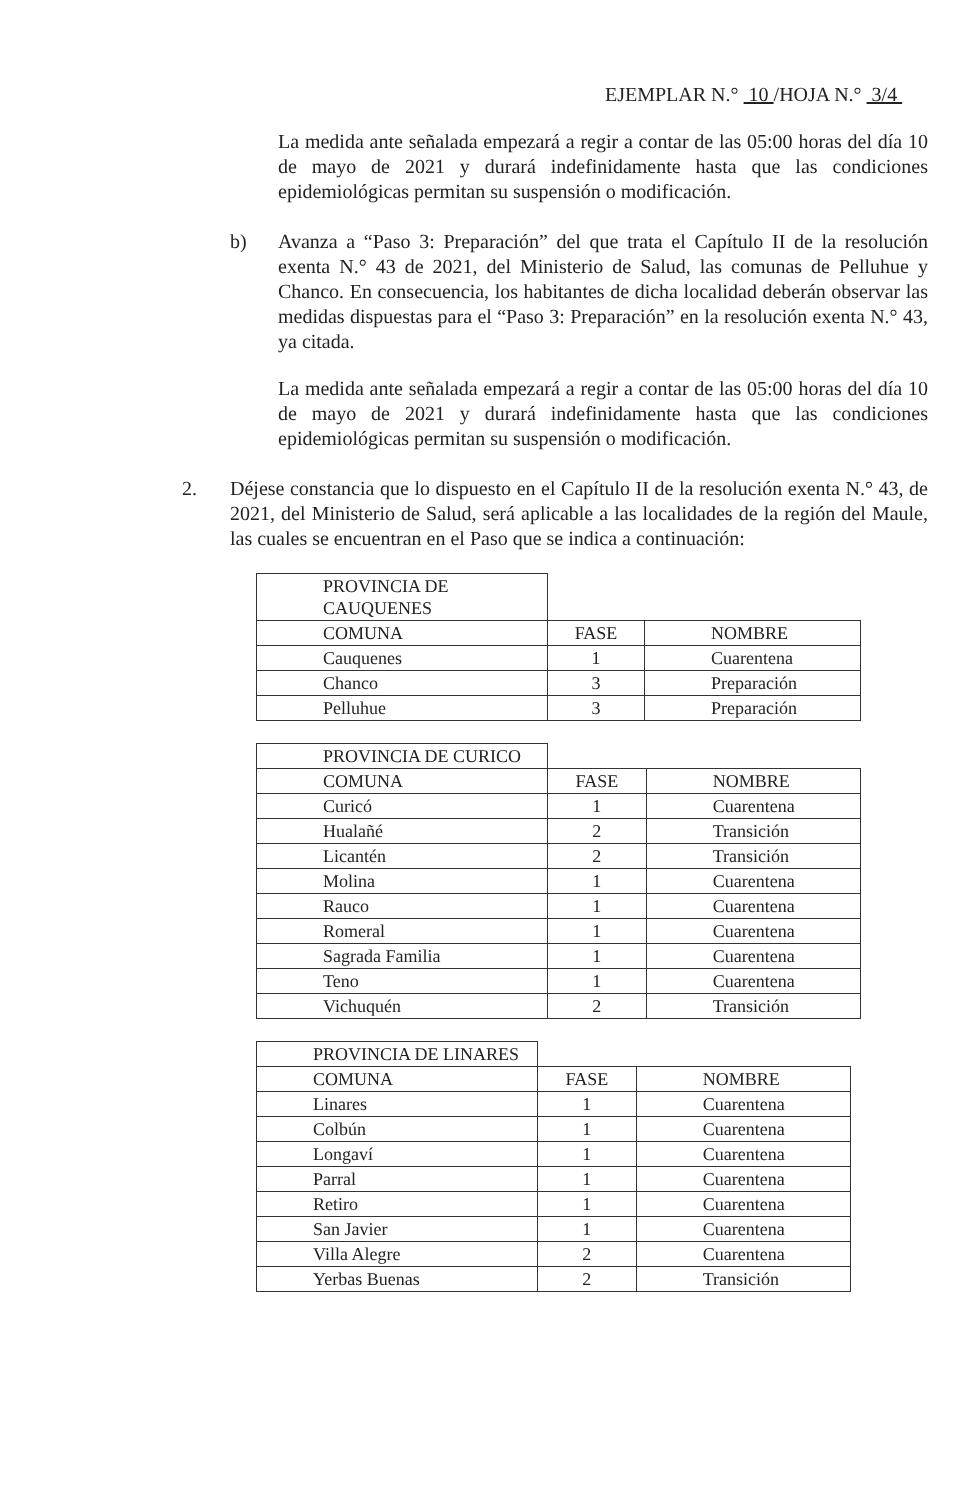EJEMPLAR N.° 10 /HOJA N.° 3/4
La medida ante señalada empezará a regir a contar de las 05:00 horas del día 10 de mayo de 2021 y durará indefinidamente hasta que las condiciones epidemiológicas permitan su suspensión o modificación.
b) Avanza a “Paso 3: Preparación” del que trata el Capítulo II de la resolución exenta N.° 43 de 2021, del Ministerio de Salud, las comunas de Pelluhue y Chanco. En consecuencia, los habitantes de dicha localidad deberán observar las medidas dispuestas para el “Paso 3: Preparación” en la resolución exenta N.° 43, ya citada.
La medida ante señalada empezará a regir a contar de las 05:00 horas del día 10 de mayo de 2021 y durará indefinidamente hasta que las condiciones epidemiológicas permitan su suspensión o modificación.
2. Déjese constancia que lo dispuesto en el Capítulo II de la resolución exenta N.° 43, de 2021, del Ministerio de Salud, será aplicable a las localidades de la región del Maule, las cuales se encuentran en el Paso que se indica a continuación:
| PROVINCIA DE CAUQUENES | | |
| COMUNA | FASE | NOMBRE |
| Cauquenes | 1 | Cuarentena |
| Chanco | 3 | Preparación |
| Pelluhue | 3 | Preparación |
| PROVINCIA DE CURICO | | |
| COMUNA | FASE | NOMBRE |
| Curicó | 1 | Cuarentena |
| Hualañé | 2 | Transición |
| Licantén | 2 | Transición |
| Molina | 1 | Cuarentena |
| Rauco | 1 | Cuarentena |
| Romeral | 1 | Cuarentena |
| Sagrada Familia | 1 | Cuarentena |
| Teno | 1 | Cuarentena |
| Vichuquén | 2 | Transición |
| PROVINCIA DE LINARES | | |
| COMUNA | FASE | NOMBRE |
| Linares | 1 | Cuarentena |
| Colbún | 1 | Cuarentena |
| Longaví | 1 | Cuarentena |
| Parral | 1 | Cuarentena |
| Retiro | 1 | Cuarentena |
| San Javier | 1 | Cuarentena |
| Villa Alegre | 2 | Cuarentena |
| Yerbas Buenas | 2 | Transición |